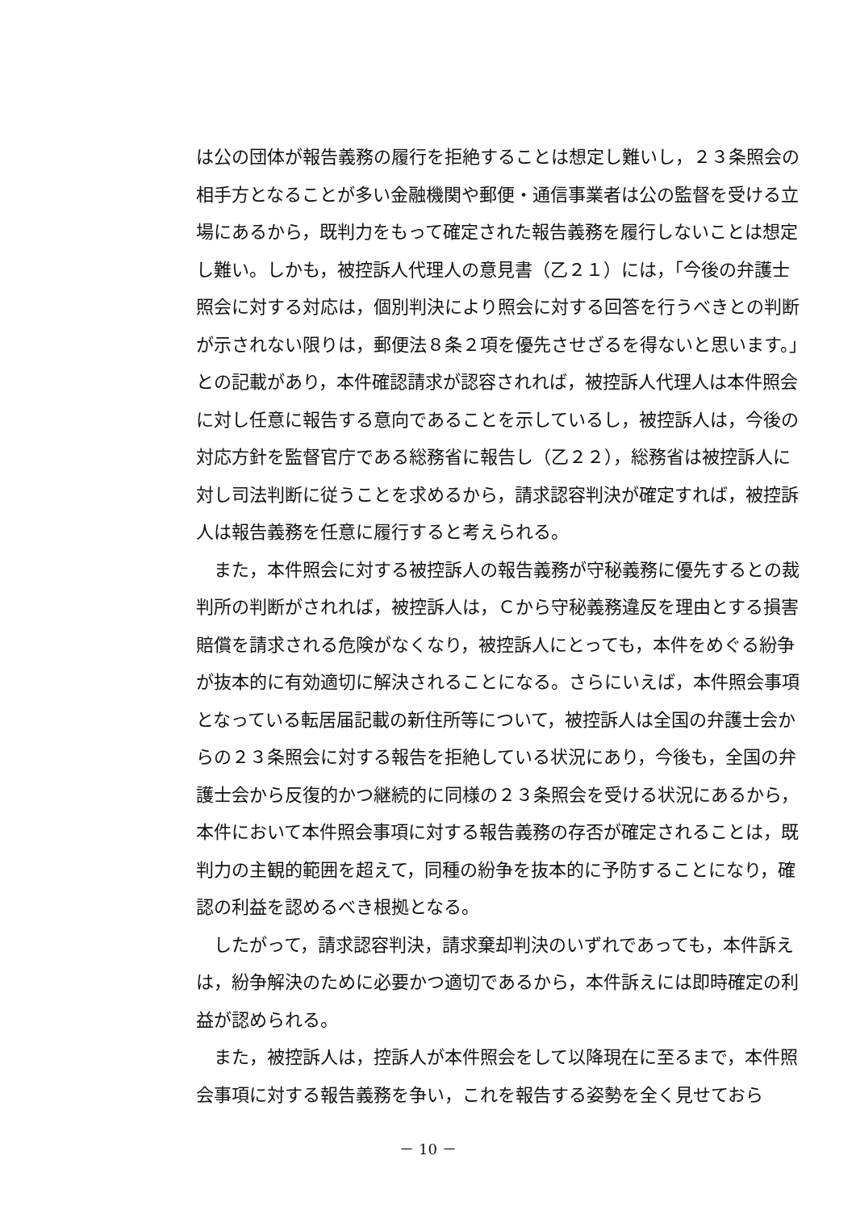は公の団体が報告義務の履行を拒絶することは想定し難いし，２３条照会の相手方となることが多い金融機関や郵便・通信事業者は公の監督を受ける立場にあるから，既判力をもって確定された報告義務を履行しないことは想定し難い。しかも，被控訴人代理人の意見書（乙２１）には，「今後の弁護士照会に対する対応は，個別判決により照会に対する回答を行うべきとの判断が示されない限りは，郵便法８条２項を優先させざるを得ないと思います。」との記載があり，本件確認請求が認容されれば，被控訴人代理人は本件照会に対し任意に報告する意向であることを示しているし，被控訴人は，今後の対応方針を監督官庁である総務省に報告し（乙２２），総務省は被控訴人に対し司法判断に従うことを求めるから，請求認容判決が確定すれば，被控訴人は報告義務を任意に履行すると考えられる。
　また，本件照会に対する被控訴人の報告義務が守秘義務に優先するとの裁判所の判断がされれば，被控訴人は，Ｃから守秘義務違反を理由とする損害賠償を請求される危険がなくなり，被控訴人にとっても，本件をめぐる紛争が抜本的に有効適切に解決されることになる。さらにいえば，本件照会事項となっている転居届記載の新住所等について，被控訴人は全国の弁護士会からの２３条照会に対する報告を拒絶している状況にあり，今後も，全国の弁護士会から反復的かつ継続的に同様の２３条照会を受ける状況にあるから，本件において本件照会事項に対する報告義務の存否が確定されることは，既判力の主観的範囲を超えて，同種の紛争を抜本的に予防することになり，確認の利益を認めるべき根拠となる。
　したがって，請求認容判決，請求棄却判決のいずれであっても，本件訴えは，紛争解決のために必要かつ適切であるから，本件訴えには即時確定の利益が認められる。
　また，被控訴人は，控訴人が本件照会をして以降現在に至るまで，本件照会事項に対する報告義務を争い，これを報告する姿勢を全く見せておら
－ 10 －